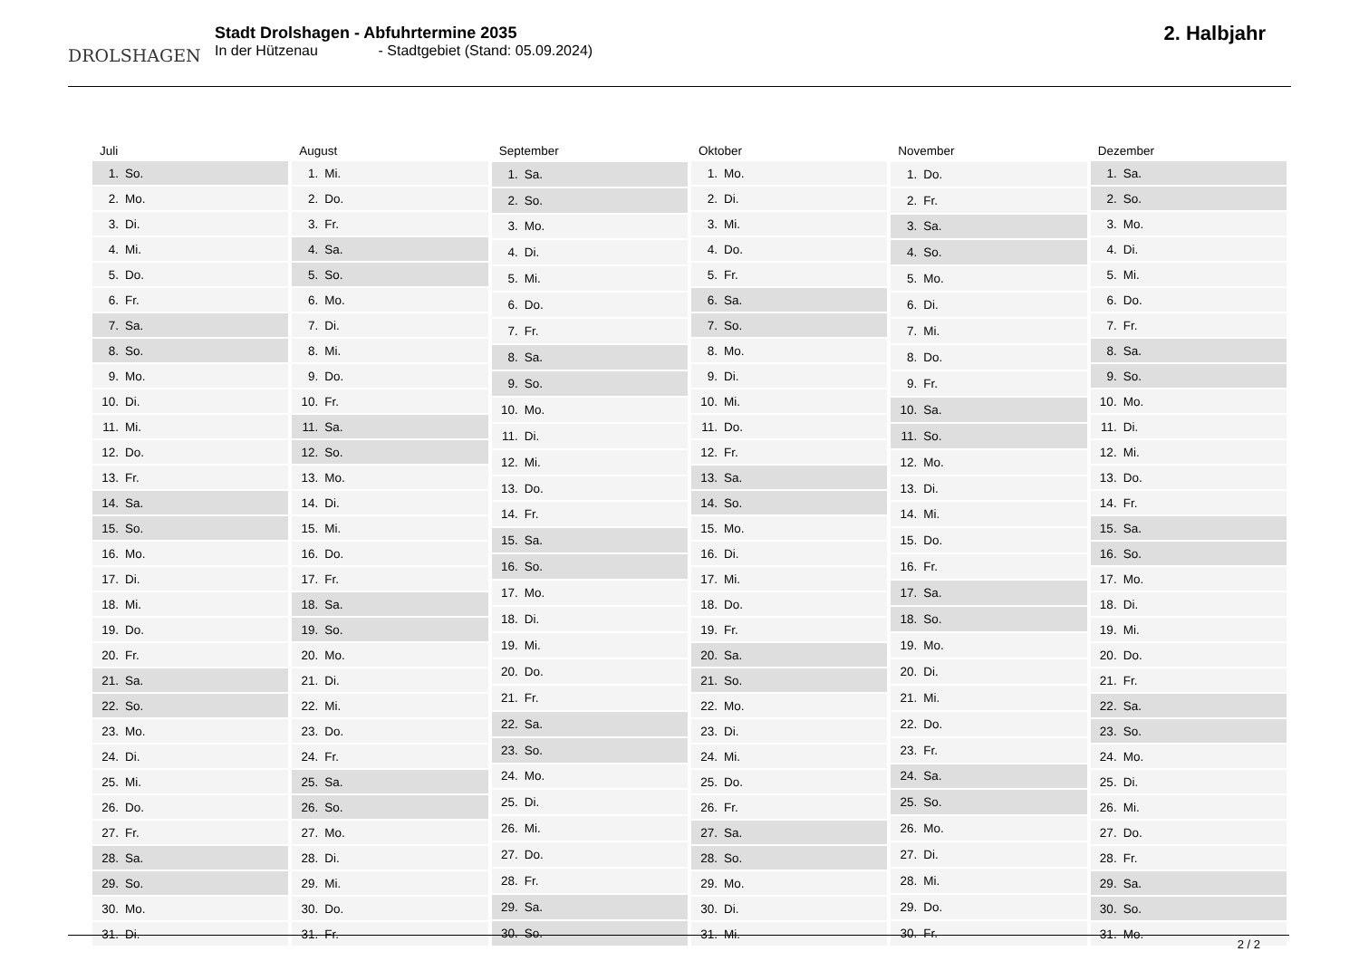DROLSHAGEN
Stadt Drolshagen - Abfuhrtermine 2035
In der Hützenau - Stadtgebiet (Stand: 05.09.2024)
2. Halbjahr
| Juli | |
| --- | --- |
| 1. | So. |
| 2. | Mo. |
| 3. | Di. |
| 4. | Mi. |
| 5. | Do. |
| 6. | Fr. |
| 7. | Sa. |
| 8. | So. |
| 9. | Mo. |
| 10. | Di. |
| 11. | Mi. |
| 12. | Do. |
| 13. | Fr. |
| 14. | Sa. |
| 15. | So. |
| 16. | Mo. |
| 17. | Di. |
| 18. | Mi. |
| 19. | Do. |
| 20. | Fr. |
| 21. | Sa. |
| 22. | So. |
| 23. | Mo. |
| 24. | Di. |
| 25. | Mi. |
| 26. | Do. |
| 27. | Fr. |
| 28. | Sa. |
| 29. | So. |
| 30. | Mo. |
| 31. | Di. |
| August | |
| --- | --- |
| 1. | Mi. |
| 2. | Do. |
| 3. | Fr. |
| 4. | Sa. |
| 5. | So. |
| 6. | Mo. |
| 7. | Di. |
| 8. | Mi. |
| 9. | Do. |
| 10. | Fr. |
| 11. | Sa. |
| 12. | So. |
| 13. | Mo. |
| 14. | Di. |
| 15. | Mi. |
| 16. | Do. |
| 17. | Fr. |
| 18. | Sa. |
| 19. | So. |
| 20. | Mo. |
| 21. | Di. |
| 22. | Mi. |
| 23. | Do. |
| 24. | Fr. |
| 25. | Sa. |
| 26. | So. |
| 27. | Mo. |
| 28. | Di. |
| 29. | Mi. |
| 30. | Do. |
| 31. | Fr. |
| September | |
| --- | --- |
| 1. | Sa. |
| 2. | So. |
| 3. | Mo. |
| 4. | Di. |
| 5. | Mi. |
| 6. | Do. |
| 7. | Fr. |
| 8. | Sa. |
| 9. | So. |
| 10. | Mo. |
| 11. | Di. |
| 12. | Mi. |
| 13. | Do. |
| 14. | Fr. |
| 15. | Sa. |
| 16. | So. |
| 17. | Mo. |
| 18. | Di. |
| 19. | Mi. |
| 20. | Do. |
| 21. | Fr. |
| 22. | Sa. |
| 23. | So. |
| 24. | Mo. |
| 25. | Di. |
| 26. | Mi. |
| 27. | Do. |
| 28. | Fr. |
| 29. | Sa. |
| 30. | So. |
| Oktober | |
| --- | --- |
| 1. | Mo. |
| 2. | Di. |
| 3. | Mi. |
| 4. | Do. |
| 5. | Fr. |
| 6. | Sa. |
| 7. | So. |
| 8. | Mo. |
| 9. | Di. |
| 10. | Mi. |
| 11. | Do. |
| 12. | Fr. |
| 13. | Sa. |
| 14. | So. |
| 15. | Mo. |
| 16. | Di. |
| 17. | Mi. |
| 18. | Do. |
| 19. | Fr. |
| 20. | Sa. |
| 21. | So. |
| 22. | Mo. |
| 23. | Di. |
| 24. | Mi. |
| 25. | Do. |
| 26. | Fr. |
| 27. | Sa. |
| 28. | So. |
| 29. | Mo. |
| 30. | Di. |
| 31. | Mi. |
| November | |
| --- | --- |
| 1. | Do. |
| 2. | Fr. |
| 3. | Sa. |
| 4. | So. |
| 5. | Mo. |
| 6. | Di. |
| 7. | Mi. |
| 8. | Do. |
| 9. | Fr. |
| 10. | Sa. |
| 11. | So. |
| 12. | Mo. |
| 13. | Di. |
| 14. | Mi. |
| 15. | Do. |
| 16. | Fr. |
| 17. | Sa. |
| 18. | So. |
| 19. | Mo. |
| 20. | Di. |
| 21. | Mi. |
| 22. | Do. |
| 23. | Fr. |
| 24. | Sa. |
| 25. | So. |
| 26. | Mo. |
| 27. | Di. |
| 28. | Mi. |
| 29. | Do. |
| 30. | Fr. |
| Dezember | |
| --- | --- |
| 1. | Sa. |
| 2. | So. |
| 3. | Mo. |
| 4. | Di. |
| 5. | Mi. |
| 6. | Do. |
| 7. | Fr. |
| 8. | Sa. |
| 9. | So. |
| 10. | Mo. |
| 11. | Di. |
| 12. | Mi. |
| 13. | Do. |
| 14. | Fr. |
| 15. | Sa. |
| 16. | So. |
| 17. | Mo. |
| 18. | Di. |
| 19. | Mi. |
| 20. | Do. |
| 21. | Fr. |
| 22. | Sa. |
| 23. | So. |
| 24. | Mo. |
| 25. | Di. |
| 26. | Mi. |
| 27. | Do. |
| 28. | Fr. |
| 29. | Sa. |
| 30. | So. |
| 31. | Mo. |
2 / 2